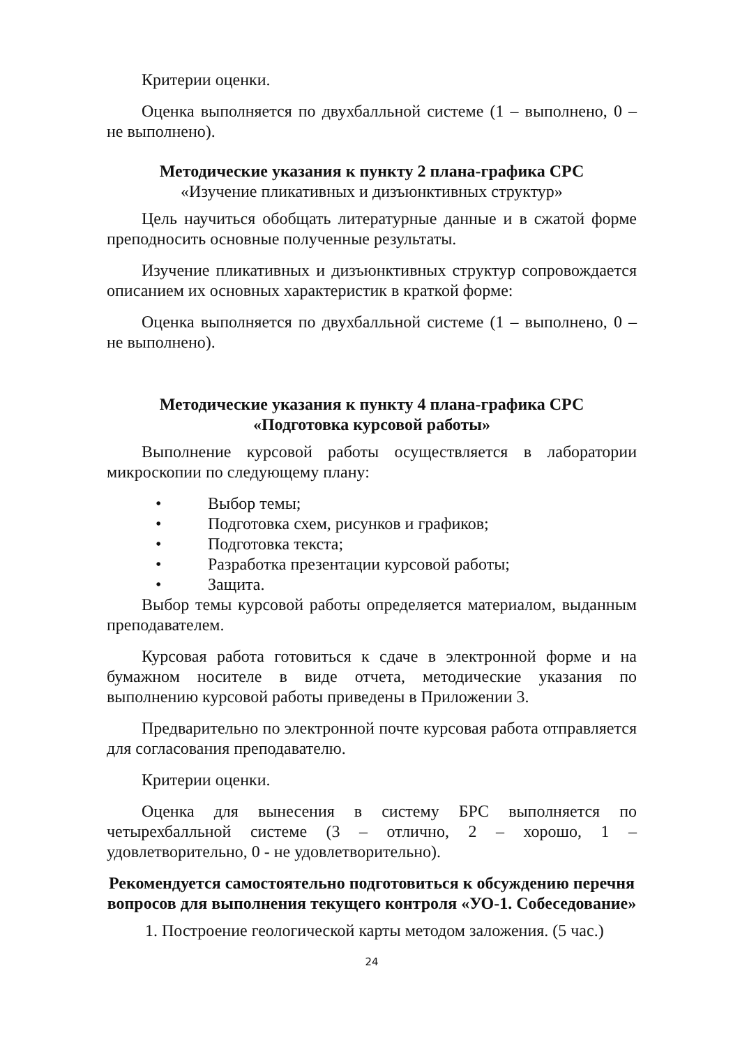Критерии оценки.
Оценка выполняется по двухбалльной системе (1 – выполнено, 0 – не выполнено).
Методические указания к пункту 2 плана-графика СРС
«Изучение пликативных и дизъюнктивных структур»
Цель научиться обобщать литературные данные и в сжатой форме преподносить основные полученные результаты.
Изучение пликативных и дизъюнктивных структур сопровождается описанием их основных характеристик в краткой форме:
Оценка выполняется по двухбалльной системе (1 – выполнено, 0 – не выполнено).
Методические указания к пункту 4 плана-графика СРС
«Подготовка курсовой работы»
Выполнение курсовой работы осуществляется в лаборатории микроскопии по следующему плану:
• Выбор темы;
• Подготовка схем, рисунков и графиков;
• Подготовка текста;
• Разработка презентации курсовой работы;
• Защита.
Выбор темы курсовой работы определяется материалом, выданным преподавателем.
Курсовая работа готовиться к сдаче в электронной форме и на бумажном носителе в виде отчета, методические указания по выполнению курсовой работы приведены в Приложении 3.
Предварительно по электронной почте курсовая работа отправляется для согласования преподавателю.
Критерии оценки.
Оценка для вынесения в систему БРС выполняется по четырехбалльной системе (3 – отлично, 2 – хорошо, 1 – удовлетворительно, 0 - не удовлетворительно).
Рекомендуется самостоятельно подготовиться к обсуждению перечня вопросов для выполнения текущего контроля «УО-1. Собеседование»
1. Построение геологической карты методом заложения. (5 час.)
24